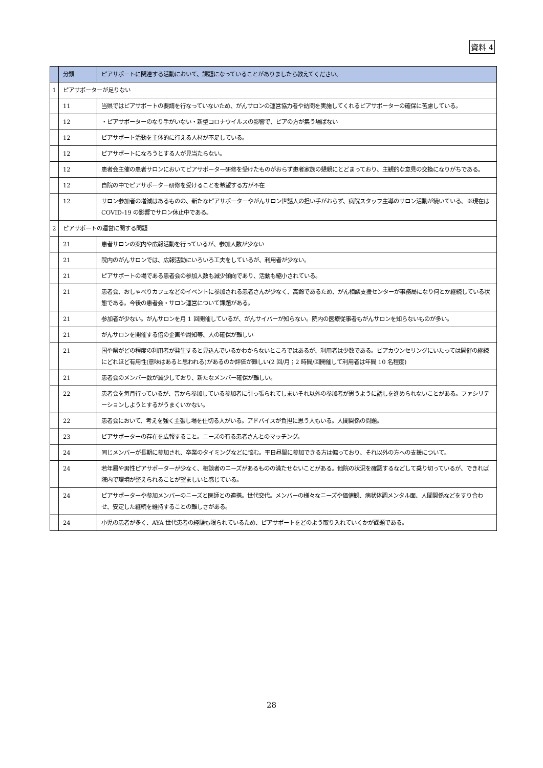資料 4
| | 分類 | ピアサポートに関連する活動において、課題になっていることがありましたら教えてください。 |
| --- | --- | --- |
| 1 | ピアサポーターが足りない | |
| | 11 | 当県ではピアサポートの要請を行なっていないため、がんサロンの運営協力者や訪問を実施してくれるピアサポーターの確保に苦慮している。 |
| | 12 | ・ピアサポーターのなり手がいない・新型コロナウイルスの影響で、ピアの方が集う場ばない |
| | 12 | ピアサポート活動を主体的に行える人材が不足している。 |
| | 12 | ピアサポートになろうとする人が見当たらない。 |
| | 12 | 患者会主催の患者サロンにおいてピアサポーター研修を受けたものがおらず患者家族の懇親にとどまっており、主観的な意見の交換になりがちである。 |
| | 12 | 自院の中でピアサポーター研修を受けることを希望する方が不在 |
| | 12 | サロン参加者の増減はあるものの、新たなピアサポーターやがんサロン世話人の担い手がおらず、病院スタッフ主導のサロン活動が続いている。※現在は COVID-19 の影響でサロン休止中である。 |
| 2 | ピアサポートの運営に関する問題 | |
| | 21 | 患者サロンの案内や広報活動を行っているが、参加人数が少ない |
| | 21 | 院内のがんサロンでは、広報活動にいろいろ工夫をしているが、利用者が少ない。 |
| | 21 | ピアサポートの場である患者会の参加人数も減少傾向であり、活動も縮小されている。 |
| | 21 | 患者会、おしゃべりカフェなどのイベントに参加される患者さんが少なく、高齢であるため、がん相談支援センターが事務局になり何とか継続している状態である。今後の患者会・サロン運営について課題がある。 |
| | 21 | 参加者が少ない。がんサロンを月 1 回開催しているが、がんサイバーが知らない。院内の医療従事者もがんサロンを知らないものが多い。 |
| | 21 | がんサロンを開催する倍の企画や周知等、人の確保が難しい |
| | 21 | 国や県がどの程度の利用者が発生すると見込んでいるかわからないところではあるが、利用者は少数である。ピアカウンセリングにいたっては開催の継続にどれほど有用性(意味はあると思われる)があるのか評価が難しい(2 回/月；2 時間/回開催して利用者は年間 10 名程度) |
| | 21 | 患者会のメンバー数が減少しており、新たなメンバー確保が難しい。 |
| | 22 | 患者会を毎月行っているが、昔から参加している参加者に引っ張られてしまいそれ以外の参加者が思うように話しを進められないことがある。ファシリテーションしようとするがうまくいかない。 |
| | 22 | 患者会において、考えを強く主張し場を仕切る人がいる。アドバイスが負担に思う人もいる。人間関係の問題。 |
| | 23 | ピアサポーターの存在を広報すること。ニーズの有る患者さんとのマッチング。 |
| | 24 | 同じメンバーが長期に参加され、卒業のタイミングなどに悩む。平日昼間に参加できる方は偏っており、それ以外の方への支援について。 |
| | 24 | 若年層や男性ピアサポーターが少なく、相談者のニーズがあるものの満たせないことがある。他院の状況を確認するなどして乗り切っているが、できれば院内で環境が整えられることが望ましいと感じている。 |
| | 24 | ピアサポーターや参加メンバーのニーズと医師との連携。世代交代。メンバーの様々なニーズや価値観、病状体調メンタル面、人間関係などをすり合わせ、安定した継続を維持することの難しさがある。 |
| | 24 | 小児の患者が多く、AYA 世代患者の経験も限られているため、ピアサポートをどのよう取り入れていくかが課題である。 |
28